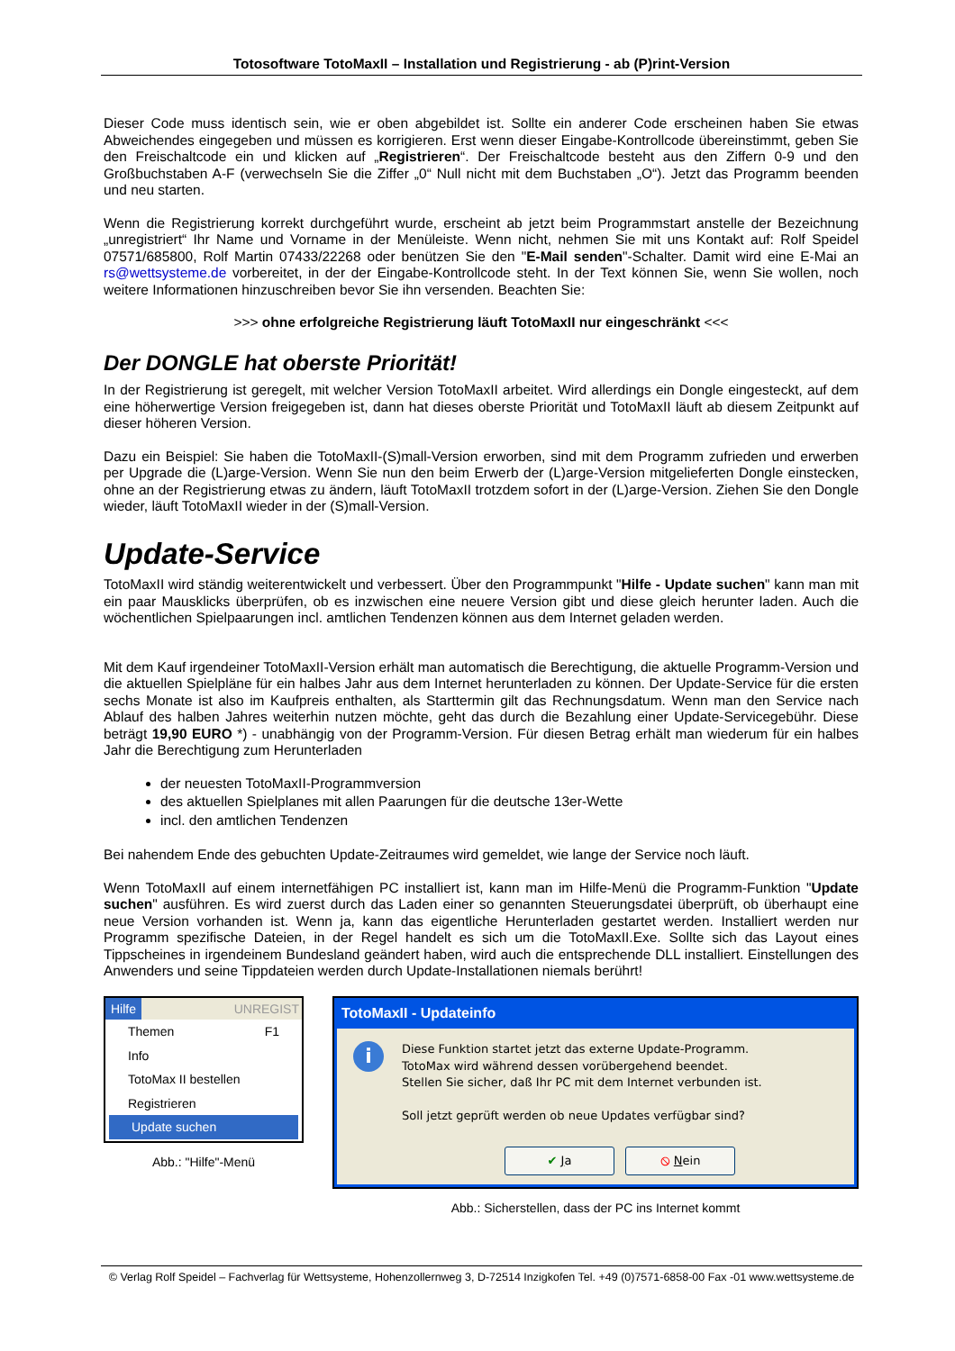Totosoftware TotoMaxII – Installation und Registrierung - ab (P)rint-Version
Dieser Code muss identisch sein, wie er oben abgebildet ist. Sollte ein anderer Code erscheinen haben Sie etwas Abweichendes eingegeben und müssen es korrigieren. Erst wenn dieser Eingabe-Kontrollcode übereinstimmt, geben Sie den Freischaltcode ein und klicken auf „Registrieren“. Der Freischaltcode besteht aus den Ziffern 0-9 und den Großbuchstaben A-F (verwechseln Sie die Ziffer „0“ Null nicht mit dem Buchstaben „O“). Jetzt das Programm beenden und neu starten.
Wenn die Registrierung korrekt durchgeführt wurde, erscheint ab jetzt beim Programmstart anstelle der Bezeichnung „unregistriert“ Ihr Name und Vorname in der Menüleiste. Wenn nicht, nehmen Sie mit uns Kontakt auf: Rolf Speidel 07571/685800, Rolf Martin 07433/22268 oder benützen Sie den "E-Mail senden"-Schalter. Damit wird eine E-Mai an rs@wettsysteme.de vorbereitet, in der der Eingabe-Kontrollcode steht. In der Text können Sie, wenn Sie wollen, noch weitere Informationen hinzuschreiben bevor Sie ihn versenden. Beachten Sie:
>>> ohne erfolgreiche Registrierung läuft TotoMaxII nur eingeschränkt <<<
Der DONGLE hat oberste Priorität!
In der Registrierung ist geregelt, mit welcher Version TotoMaxII arbeitet. Wird allerdings ein Dongle eingesteckt, auf dem eine höherwertige Version freigegeben ist, dann hat dieses oberste Priorität und TotoMaxII läuft ab diesem Zeitpunkt auf dieser höheren Version.
Dazu ein Beispiel: Sie haben die TotoMaxII-(S)mall-Version erworben, sind mit dem Programm zufrieden und erwerben per Upgrade die (L)arge-Version. Wenn Sie nun den beim Erwerb der (L)arge-Version mitgelieferten Dongle einstecken, ohne an der Registrierung etwas zu ändern, läuft TotoMaxII trotzdem sofort in der (L)arge-Version. Ziehen Sie den Dongle wieder, läuft TotoMaxII wieder in der (S)mall-Version.
Update-Service
TotoMaxII wird ständig weiterentwickelt und verbessert. Über den Programmpunkt "Hilfe - Update suchen" kann man mit ein paar Mausklicks überprüfen, ob es inzwischen eine neuere Version gibt und diese gleich herunter laden. Auch die wöchentlichen Spielpaarungen incl. amtlichen Tendenzen können aus dem Internet geladen werden.
Mit dem Kauf irgendeiner TotoMaxII-Version erhält man automatisch die Berechtigung, die aktuelle Programm-Version und die aktuellen Spielpläne für ein halbes Jahr aus dem Internet herunterladen zu können. Der Update-Service für die ersten sechs Monate ist also im Kaufpreis enthalten, als Starttermin gilt das Rechnungsdatum. Wenn man den Service nach Ablauf des halben Jahres weiterhin nutzen möchte, geht das durch die Bezahlung einer Update-Servicegebühr. Diese beträgt 19,90 EURO *) - unabhängig von der Programm-Version. Für diesen Betrag erhält man wiederum für ein halbes Jahr die Berechtigung zum Herunterladen
der neuesten TotoMaxII-Programmversion
des aktuellen Spielplanes mit allen Paarungen für die deutsche 13er-Wette
incl. den amtlichen Tendenzen
Bei nahendem Ende des gebuchten Update-Zeitraumes wird gemeldet, wie lange der Service noch läuft.
Wenn TotoMaxII auf einem internetfähigen PC installiert ist, kann man im Hilfe-Menü die Programm-Funktion "Update suchen" ausführen. Es wird zuerst durch das Laden einer so genannten Steuerungsdatei überprüft, ob überhaupt eine neue Version vorhanden ist. Wenn ja, kann das eigentliche Herunterladen gestartet werden. Installiert werden nur Programm spezifische Dateien, in der Regel handelt es sich um die TotoMaxII.Exe. Sollte sich das Layout eines Tippscheines in irgendeinem Bundesland geändert haben, wird auch die entsprechende DLL installiert. Einstellungen des Anwenders und seine Tippdateien werden durch Update-Installationen niemals berührt!
Hilfe UNREGIST
Themen F1
Info
TotoMax II bestellen
Registrieren
Update suchen
Abb.: "Hilfe"-Menü
TotoMaxII - Updateinfo
i
Diese Funktion startet jetzt das externe Update-Programm.
TotoMax wird während dessen vorübergehend beendet.
Stellen Sie sicher, daß Ihr PC mit dem Internet verbunden ist.
Soll jetzt geprüft werden ob neue Updates verfügbar sind?
✔ Ja ⦸ Nein
Abb.: Sicherstellen, dass der PC ins Internet kommt
© Verlag Rolf Speidel – Fachverlag für Wettsysteme, Hohenzollernweg 3, D-72514 Inzigkofen Tel. +49 (0)7571-6858-00 Fax -01 www.wettsysteme.de